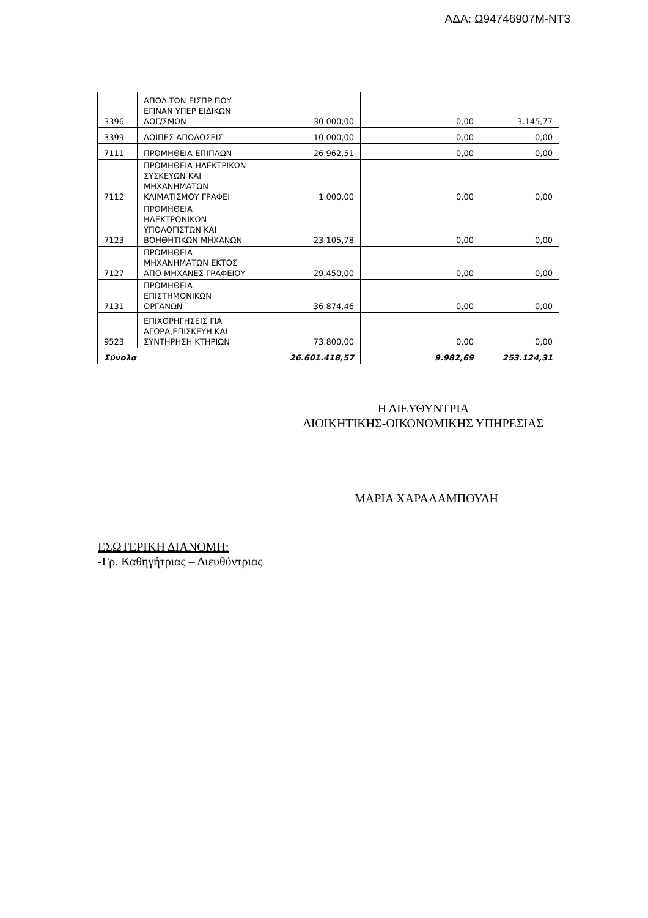ΑΔΑ: Ω94746907Μ-ΝΤ3
| 3396 | ΑΠΟΔ.ΤΩΝ ΕΙΣΠΡ.ΠΟΥ ΕΓΙΝΑΝ ΥΠΕΡ ΕΙΔΙΚΩΝ ΛΟΓ/ΣΜΩΝ | 30.000,00 | 0,00 | 3.145,77 |
| 3399 | ΛΟΙΠΕΣ ΑΠΟΔΟΣΕΙΣ | 10.000,00 | 0,00 | 0,00 |
| 7111 | ΠΡΟΜΗΘΕΙΑ ΕΠΙΠΛΩΝ | 26.962,51 | 0,00 | 0,00 |
| 7112 | ΠΡΟΜΗΘΕΙΑ ΗΛΕΚΤΡΙΚΩΝ ΣΥΣΚΕΥΩΝ ΚΑΙ ΜΗΧΑΝΗΜΑΤΩΝ ΚΛΙΜΑΤΙΣΜΟΥ ΓΡΑΦΕΙ | 1.000,00 | 0,00 | 0,00 |
| 7123 | ΠΡΟΜΗΘΕΙΑ ΗΛΕΚΤΡΟΝΙΚΩΝ ΥΠΟΛΟΓΙΣΤΩΝ ΚΑΙ ΒΟΗΘΗΤΙΚΩΝ ΜΗΧΑΝΩΝ | 23.105,78 | 0,00 | 0,00 |
| 7127 | ΠΡΟΜΗΘΕΙΑ ΜΗΧΑΝΗΜΑΤΩΝ ΕΚΤΟΣ ΑΠΟ ΜΗΧΑΝΕΣ ΓΡΑΦΕΙΟΥ | 29.450,00 | 0,00 | 0,00 |
| 7131 | ΠΡΟΜΗΘΕΙΑ ΕΠΙΣΤΗΜΟΝΙΚΩΝ ΟΡΓΑΝΩΝ | 36.874,46 | 0,00 | 0,00 |
| 9523 | ΕΠΙΧΟΡΗΓΗΣΕΙΣ ΓΙΑ ΑΓΟΡΑ,ΕΠΙΣΚΕΥΗ ΚΑΙ ΣΥΝΤΗΡΗΣΗ ΚΤΗΡΙΩΝ | 73.800,00 | 0,00 | 0,00 |
| Σύνολα | | 26.601.418,57 | 9.982,69 | 253.124,31 |
Η ΔΙΕΥΘΥΝΤΡΙΑ
ΔΙΟΙΚΗΤΙΚΗΣ-ΟΙΚΟΝΟΜΙΚΗΣ ΥΠΗΡΕΣΙΑΣ
ΜΑΡΙΑ ΧΑΡΑΛΑΜΠΟΥΔΗ
ΕΣΩΤΕΡΙΚΗ ΔΙΑΝΟΜΗ:
-Γρ. Καθηγήτριας – Διευθύντριας